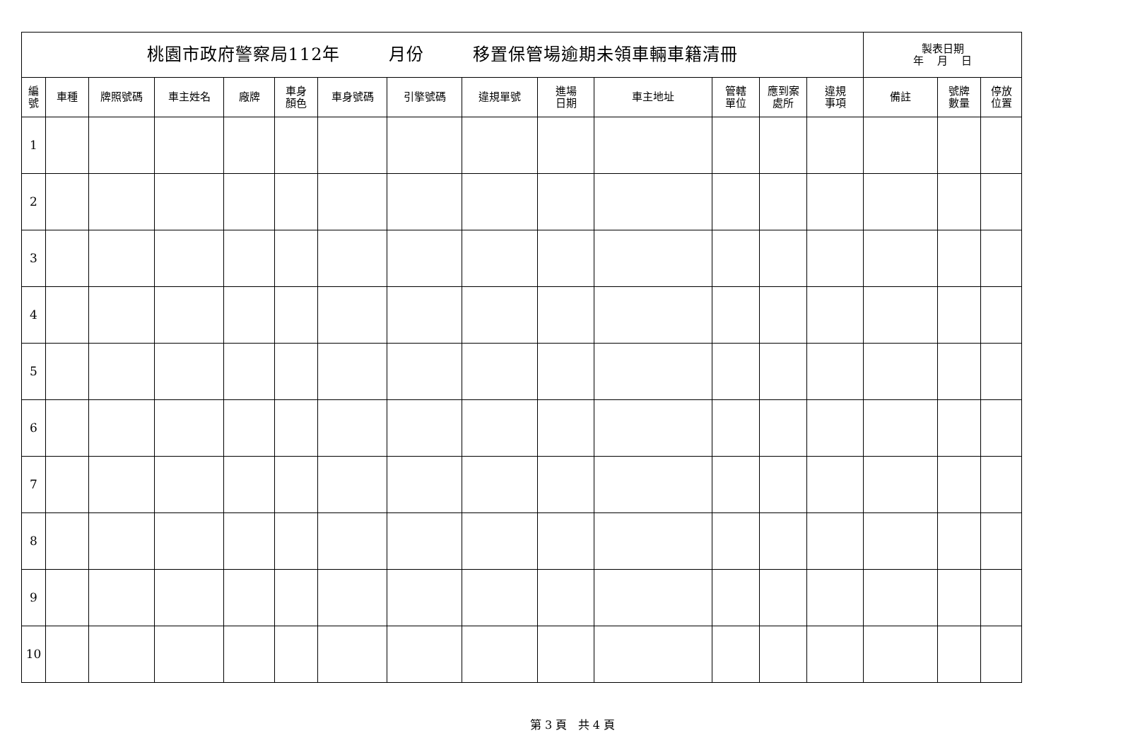| 桃園市政府警察局112年 月份 移置保管場逾期未領車輛車籍清冊 | | | | | | | | | | | | | | 製表日期 年 月 日 | | |
| 編 號 | 車種 | 牌照號碼 | 車主姓名 | 廠牌 | 車身 顏色 | 車身號碼 | 引擎號碼 | 違規單號 | 進場 日期 | 車主地址 | 管轄 單位 | 應到案 處所 | 違規 事項 | 備註 | 號牌 數量 | 停放 位置 |
| 1 | | | | | | | | | | | | | | | | |
| 2 | | | | | | | | | | | | | | | | |
| 3 | | | | | | | | | | | | | | | | |
| 4 | | | | | | | | | | | | | | | | |
| 5 | | | | | | | | | | | | | | | | |
| 6 | | | | | | | | | | | | | | | | |
| 7 | | | | | | | | | | | | | | | | |
| 8 | | | | | | | | | | | | | | | | |
| 9 | | | | | | | | | | | | | | | | |
| 10 | | | | | | | | | | | | | | | | |
第 3 頁 共 4 頁